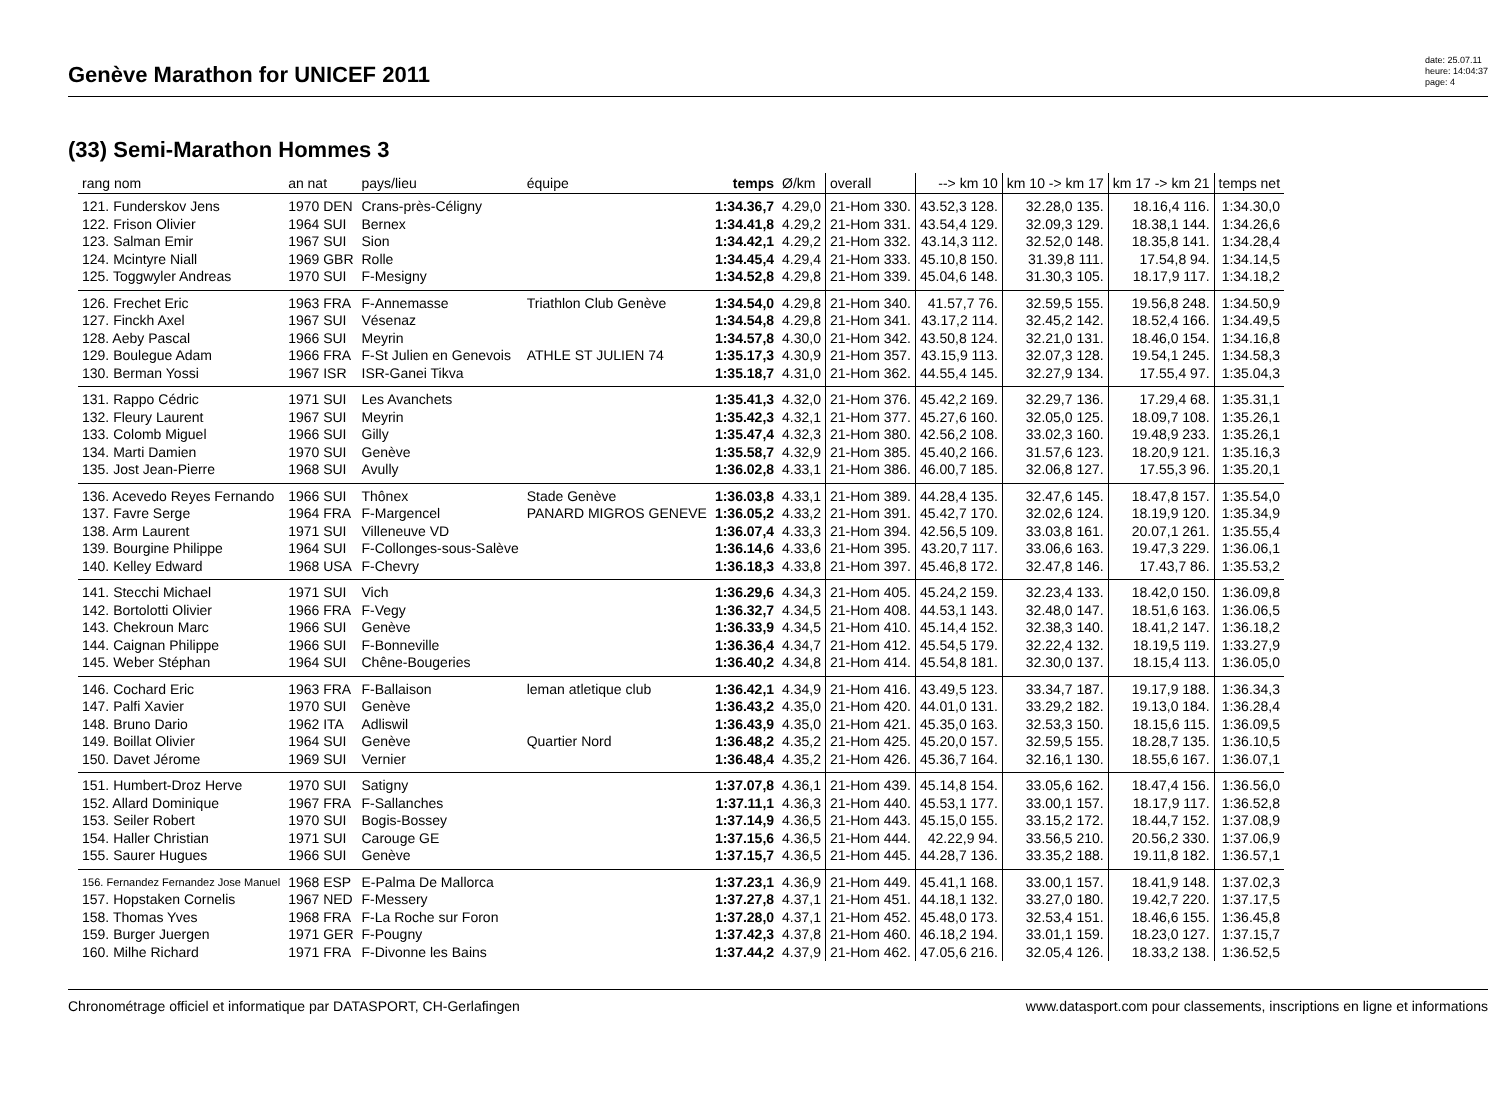Genève Marathon for UNICEF 2011
date: 25.07.11
heure: 14:04:37
page: 4
(33) Semi-Marathon Hommes 3
| rang nom | an nat | pays/lieu | équipe | temps | Ø/km | overall | --> km 10 | km 10 -> km 17 | km 17 -> km 21 | temps net |
| --- | --- | --- | --- | --- | --- | --- | --- | --- | --- | --- |
| 121. Funderskov Jens | 1970 DEN | Crans-près-Céligny | | 1:34.36,7 | 4.29,0 | 21-Hom 330. | 43.52,3 128. | 32.28,0 135. | 18.16,4 116. | 1:34.30,0 |
| 122. Frison Olivier | 1964 SUI | Bernex | | 1:34.41,8 | 4.29,2 | 21-Hom 331. | 43.54,4 129. | 32.09,3 129. | 18.38,1 144. | 1:34.26,6 |
| 123. Salman Emir | 1967 SUI | Sion | | 1:34.42,1 | 4.29,2 | 21-Hom 332. | 43.14,3 112. | 32.52,0 148. | 18.35,8 141. | 1:34.28,4 |
| 124. Mcintyre Niall | 1969 GBR | Rolle | | 1:34.45,4 | 4.29,4 | 21-Hom 333. | 45.10,8 150. | 31.39,8 111. | 17.54,8 94. | 1:34.14,5 |
| 125. Toggwyler Andreas | 1970 SUI | F-Mesigny | | 1:34.52,8 | 4.29,8 | 21-Hom 339. | 45.04,6 148. | 31.30,3 105. | 18.17,9 117. | 1:34.18,2 |
| 126. Frechet Eric | 1963 FRA | F-Annemasse | Triathlon Club Genève | 1:34.54,0 | 4.29,8 | 21-Hom 340. | 41.57,7 76. | 32.59,5 155. | 19.56,8 248. | 1:34.50,9 |
| 127. Finckh Axel | 1967 SUI | Vésenaz | | 1:34.54,8 | 4.29,8 | 21-Hom 341. | 43.17,2 114. | 32.45,2 142. | 18.52,4 166. | 1:34.49,5 |
| 128. Aeby Pascal | 1966 SUI | Meyrin | | 1:34.57,8 | 4.30,0 | 21-Hom 342. | 43.50,8 124. | 32.21,0 131. | 18.46,0 154. | 1:34.16,8 |
| 129. Boulegue Adam | 1966 FRA | F-St Julien en Genevois | ATHLE ST JULIEN 74 | 1:35.17,3 | 4.30,9 | 21-Hom 357. | 43.15,9 113. | 32.07,3 128. | 19.54,1 245. | 1:34.58,3 |
| 130. Berman Yossi | 1967 ISR | ISR-Ganei Tikva | | 1:35.18,7 | 4.31,0 | 21-Hom 362. | 44.55,4 145. | 32.27,9 134. | 17.55,4 97. | 1:35.04,3 |
| 131. Rappo Cédric | 1971 SUI | Les Avanchets | | 1:35.41,3 | 4.32,0 | 21-Hom 376. | 45.42,2 169. | 32.29,7 136. | 17.29,4 68. | 1:35.31,1 |
| 132. Fleury Laurent | 1967 SUI | Meyrin | | 1:35.42,3 | 4.32,1 | 21-Hom 377. | 45.27,6 160. | 32.05,0 125. | 18.09,7 108. | 1:35.26,1 |
| 133. Colomb Miguel | 1966 SUI | Gilly | | 1:35.47,4 | 4.32,3 | 21-Hom 380. | 42.56,2 108. | 33.02,3 160. | 19.48,9 233. | 1:35.26,1 |
| 134. Marti Damien | 1970 SUI | Genève | | 1:35.58,7 | 4.32,9 | 21-Hom 385. | 45.40,2 166. | 31.57,6 123. | 18.20,9 121. | 1:35.16,3 |
| 135. Jost Jean-Pierre | 1968 SUI | Avully | | 1:36.02,8 | 4.33,1 | 21-Hom 386. | 46.00,7 185. | 32.06,8 127. | 17.55,3 96. | 1:35.20,1 |
| 136. Acevedo Reyes Fernando | 1966 SUI | Thônex | Stade Genève | 1:36.03,8 | 4.33,1 | 21-Hom 389. | 44.28,4 135. | 32.47,6 145. | 18.47,8 157. | 1:35.54,0 |
| 137. Favre Serge | 1964 FRA | F-Margencel | PANARD MIGROS GENEVE | 1:36.05,2 | 4.33,2 | 21-Hom 391. | 45.42,7 170. | 32.02,6 124. | 18.19,9 120. | 1:35.34,9 |
| 138. Arm Laurent | 1971 SUI | Villeneuve VD | | 1:36.07,4 | 4.33,3 | 21-Hom 394. | 42.56,5 109. | 33.03,8 161. | 20.07,1 261. | 1:35.55,4 |
| 139. Bourgine Philippe | 1964 SUI | F-Collonges-sous-Salève | | 1:36.14,6 | 4.33,6 | 21-Hom 395. | 43.20,7 117. | 33.06,6 163. | 19.47,3 229. | 1:36.06,1 |
| 140. Kelley Edward | 1968 USA | F-Chevry | | 1:36.18,3 | 4.33,8 | 21-Hom 397. | 45.46,8 172. | 32.47,8 146. | 17.43,7 86. | 1:35.53,2 |
| 141. Stecchi Michael | 1971 SUI | Vich | | 1:36.29,6 | 4.34,3 | 21-Hom 405. | 45.24,2 159. | 32.23,4 133. | 18.42,0 150. | 1:36.09,8 |
| 142. Bortolotti Olivier | 1966 FRA | F-Vegy | | 1:36.32,7 | 4.34,5 | 21-Hom 408. | 44.53,1 143. | 32.48,0 147. | 18.51,6 163. | 1:36.06,5 |
| 143. Chekroun Marc | 1966 SUI | Genève | | 1:36.33,9 | 4.34,5 | 21-Hom 410. | 45.14,4 152. | 32.38,3 140. | 18.41,2 147. | 1:36.18,2 |
| 144. Caignan Philippe | 1966 SUI | F-Bonneville | | 1:36.36,4 | 4.34,7 | 21-Hom 412. | 45.54,5 179. | 32.22,4 132. | 18.19,5 119. | 1:33.27,9 |
| 145. Weber Stéphan | 1964 SUI | Chêne-Bougeries | | 1:36.40,2 | 4.34,8 | 21-Hom 414. | 45.54,8 181. | 32.30,0 137. | 18.15,4 113. | 1:36.05,0 |
| 146. Cochard Eric | 1963 FRA | F-Ballaison | leman atletique club | 1:36.42,1 | 4.34,9 | 21-Hom 416. | 43.49,5 123. | 33.34,7 187. | 19.17,9 188. | 1:36.34,3 |
| 147. Palfi Xavier | 1970 SUI | Genève | | 1:36.43,2 | 4.35,0 | 21-Hom 420. | 44.01,0 131. | 33.29,2 182. | 19.13,0 184. | 1:36.28,4 |
| 148. Bruno Dario | 1962 ITA | Adliswil | | 1:36.43,9 | 4.35,0 | 21-Hom 421. | 45.35,0 163. | 32.53,3 150. | 18.15,6 115. | 1:36.09,5 |
| 149. Boillat Olivier | 1964 SUI | Genève | Quartier Nord | 1:36.48,2 | 4.35,2 | 21-Hom 425. | 45.20,0 157. | 32.59,5 155. | 18.28,7 135. | 1:36.10,5 |
| 150. Davet Jérome | 1969 SUI | Vernier | | 1:36.48,4 | 4.35,2 | 21-Hom 426. | 45.36,7 164. | 32.16,1 130. | 18.55,6 167. | 1:36.07,1 |
| 151. Humbert-Droz Herve | 1970 SUI | Satigny | | 1:37.07,8 | 4.36,1 | 21-Hom 439. | 45.14,8 154. | 33.05,6 162. | 18.47,4 156. | 1:36.56,0 |
| 152. Allard Dominique | 1967 FRA | F-Sallanches | | 1:37.11,1 | 4.36,3 | 21-Hom 440. | 45.53,1 177. | 33.00,1 157. | 18.17,9 117. | 1:36.52,8 |
| 153. Seiler Robert | 1970 SUI | Bogis-Bossey | | 1:37.14,9 | 4.36,5 | 21-Hom 443. | 45.15,0 155. | 33.15,2 172. | 18.44,7 152. | 1:37.08,9 |
| 154. Haller Christian | 1971 SUI | Carouge GE | | 1:37.15,6 | 4.36,5 | 21-Hom 444. | 42.22,9 94. | 33.56,5 210. | 20.56,2 330. | 1:37.06,9 |
| 155. Saurer Hugues | 1966 SUI | Genève | | 1:37.15,7 | 4.36,5 | 21-Hom 445. | 44.28,7 136. | 33.35,2 188. | 19.11,8 182. | 1:36.57,1 |
| 156. Fernandez Fernandez Jose Manuel | 1968 ESP | E-Palma De Mallorca | | 1:37.23,1 | 4.36,9 | 21-Hom 449. | 45.41,1 168. | 33.00,1 157. | 18.41,9 148. | 1:37.02,3 |
| 157. Hopstaken Cornelis | 1967 NED | F-Messery | | 1:37.27,8 | 4.37,1 | 21-Hom 451. | 44.18,1 132. | 33.27,0 180. | 19.42,7 220. | 1:37.17,5 |
| 158. Thomas Yves | 1968 FRA | F-La Roche sur Foron | | 1:37.28,0 | 4.37,1 | 21-Hom 452. | 45.48,0 173. | 32.53,4 151. | 18.46,6 155. | 1:36.45,8 |
| 159. Burger Juergen | 1971 GER | F-Pougny | | 1:37.42,3 | 4.37,8 | 21-Hom 460. | 46.18,2 194. | 33.01,1 159. | 18.23,0 127. | 1:37.15,7 |
| 160. Milhe Richard | 1971 FRA | F-Divonne les Bains | | 1:37.44,2 | 4.37,9 | 21-Hom 462. | 47.05,6 216. | 32.05,4 126. | 18.33,2 138. | 1:36.52,5 |
Chronométrage officiel et informatique par DATASPORT, CH-Gerlafingen www.datasport.com pour classements, inscriptions en ligne et informations